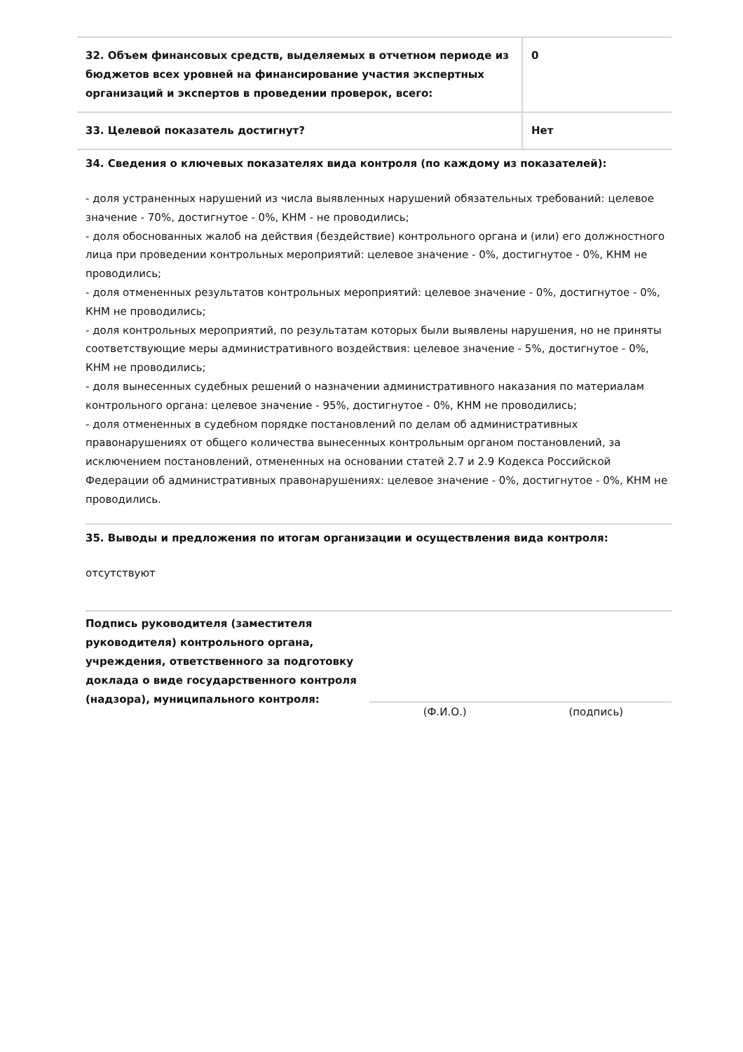| 32. Объем финансовых средств, выделяемых в отчетном периоде из бюджетов всех уровней на финансирование участия экспертных организаций и экспертов в проведении проверок, всего: | 0 |
| 33. Целевой показатель достигнут? | Нет |
34. Сведения о ключевых показателях вида контроля (по каждому из показателей):
- доля устраненных нарушений из числа выявленных нарушений обязательных требований: целевое значение - 70%, достигнутое - 0%, КНМ - не проводились;
- доля обоснованных жалоб на действия (бездействие) контрольного органа и (или) его должностного лица при проведении контрольных мероприятий: целевое значение - 0%, достигнутое - 0%, КНМ не проводились;
- доля отмененных результатов контрольных мероприятий: целевое значение - 0%, достигнутое - 0%, КНМ не проводились;
- доля контрольных мероприятий, по результатам которых были выявлены нарушения, но не приняты соответствующие меры административного воздействия: целевое значение - 5%, достигнутое - 0%, КНМ не проводились;
- доля вынесенных судебных решений о назначении административного наказания по материалам контрольного органа: целевое значение - 95%, достигнутое - 0%, КНМ не проводились;
- доля отмененных в судебном порядке постановлений по делам об административных правонарушениях от общего количества вынесенных контрольным органом постановлений, за исключением постановлений, отмененных на основании статей 2.7 и 2.9 Кодекса Российской Федерации об административных правонарушениях: целевое значение - 0%, достигнутое - 0%, КНМ не проводились.
35. Выводы и предложения по итогам организации и осуществления вида контроля:
отсутствуют
Подпись руководителя (заместителя руководителя) контрольного органа, учреждения, ответственного за подготовку доклада о виде государственного контроля (надзора), муниципального контроля:
(Ф.И.О.) (подпись)